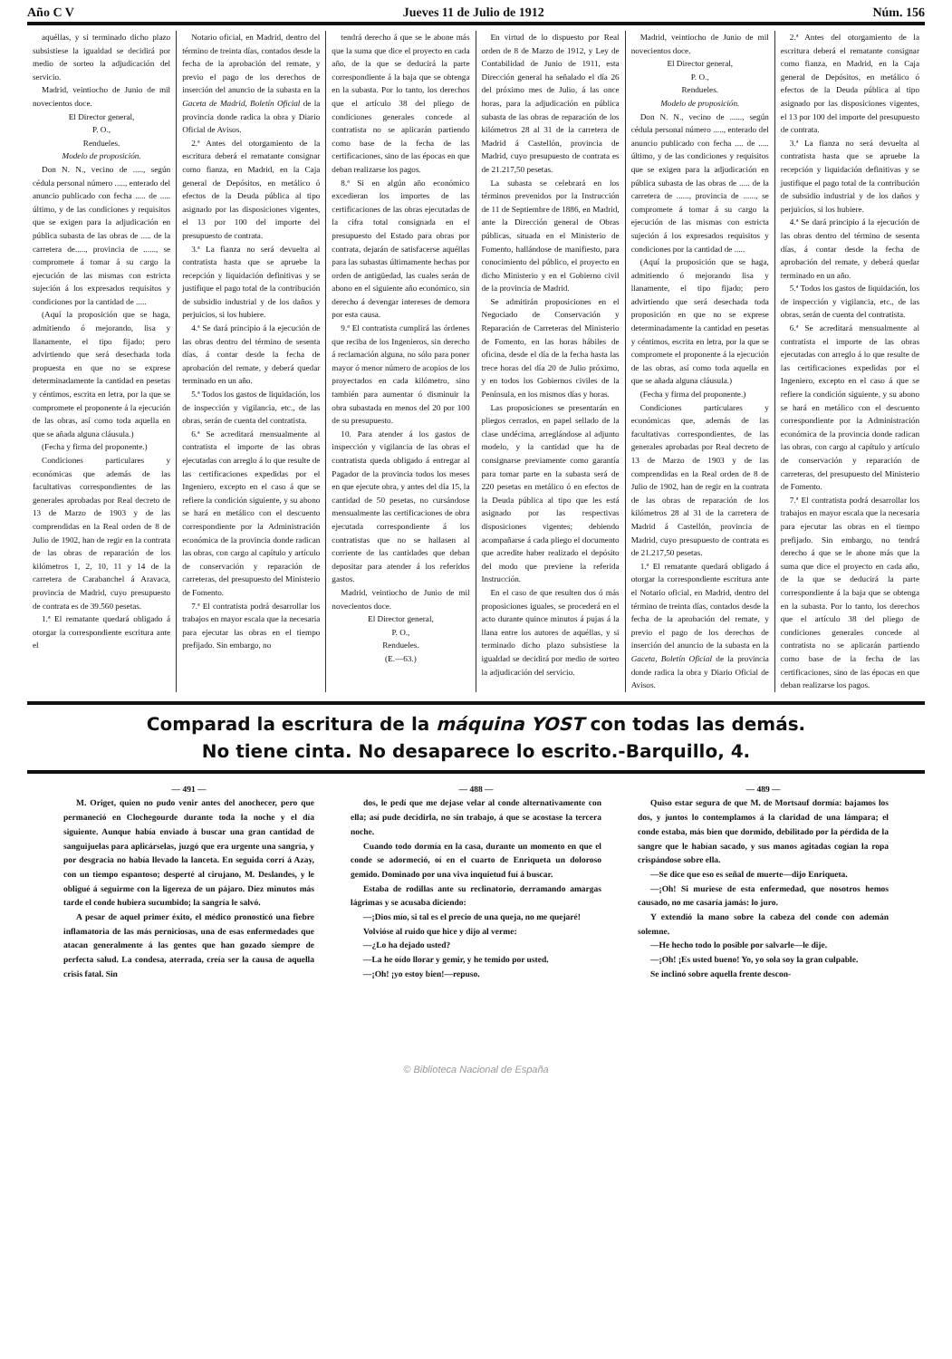Año C V Jueves 11 de Julio de 1912 Núm. 156
aquéllas, y si terminado dicho plazo subsistiese la igualdad se decidirá por medio de sorteo la adjudicación del servicio.
Madrid, veintiocho de Junio de mil novecientos doce.
El Director general,
P. O.,
Rendueles.
Modelo de proposición.
Don N. N., vecino de ....., según cédula personal número ....., enterado del anuncio publicado con fecha ..... de ..... último, y de las condiciones y requisitos que se exigen para la adjudicación en pública subasta de las obras de ..... de la carretera de....., provincia de ......, se compromete á tomar á su cargo la ejecución de las mismas con estricta sujeción á los expresados requisitos y condiciones por la cantidad de .....
(Aquí la proposición que se haga, admitiendo ó mejorando, lisa y llanamente, el tipo fijado; pero advirtiendo que será desechada toda propuesta en que no se exprese determinadamente la cantidad en pesetas y céntimos, escrita en letra, por la que se compromete el proponente á la ejecución de las obras, así como toda aquella en que se añada alguna cláusula.)
(Fecha y firma del proponente.)
Condiciones particulares y económicas que además de las facultativas correspondientes de las generales aprobadas por Real decreto de 13 de Marzo de 1903 y de las comprendidas en la Real orden de 8 de Julio de 1902, han de regir en la contrata de las obras de reparación de los kilómetros 1, 2, 10, 11 y 14 de la carretera de Carabanchel á Aravaca, provincia de Madrid, cuyo presupuesto de contrata es de 39.560 pesetas.
1.ª El rematante quedará obligado á otorgar la correspondiente escritura ante el
Notario oficial, en Madrid, dentro del término de treinta días, contados desde la fecha de la aprobación del remate, y previo el pago de los derechos de inserción del anuncio de la subasta en la Gaceta de Madrid, Boletín Oficial de la provincia donde radica la obra y Diario Oficial de Avisos.
2.ª Antes del otorgamiento de la escritura deberá el rematante consignar como fianza, en Madrid, en la Caja general de Depósitos, en metálico ó efectos de la Deuda pública al tipo asignado por las disposiciones vigentes, el 13 por 100 del importe del presupuesto de contrata.
3.ª La fianza no será devuelta al contratista hasta que se apruebe la recepción y liquidación definitivas y se justifique el pago total de la contribución de subsidio industrial y de los daños y perjuicios, si los hubiere.
4.ª Se dará principio á la ejecución de las obras dentro del término de sesenta días, á contar desde la fecha de aprobación del remate, y deberá quedar terminado en un año.
5.ª Todos los gastos de liquidación, los de inspección y vigilancia, etc., de las obras, serán de cuenta del contratista.
6.ª Se acreditará mensualmente al contratista el importe de las obras ejecutadas con arreglo á lo que resulte de las certificaciones expedidas por el Ingeniero, excepto en el caso á que se refiere la condición siguiente, y su abono se hará en metálico con el descuento correspondiente por la Administración económica de la provincia donde radican las obras, con cargo al capítulo y artículo de conservación y reparación de carreteras, del presupuesto del Ministerio de Fomento.
7.ª El contratista podrá desarrollar los trabajos en mayor escala que la necesaria para ejecutar las obras en el tiempo prefijado. Sin embargo, no
tendrá derecho á que se le abone más que la suma que dice el proyecto en cada año, de la que se deducirá la parte correspondiente á la baja que se obtenga en la subasta. Por lo tanto, los derechos que el artículo 38 del pliego de condiciones generales concede al contratista no se aplicarán partiendo como base de la fecha de las certificaciones, sino de las épocas en que deban realizarse los pagos.
8.ª Si en algún año económico excedieran los importes de las certificaciones de las obras ejecutadas de la cifra total consignada en el presupuesto del Estado para obras por contrata, dejarán de satisfacerse aquéllas para las subastas últimamente hechas por orden de antigüedad, las cuales serán de abono en el siguiente año económico, sin derecho á devengar intereses de demora por esta causa.
9.ª El contratista cumplirá las órdenes que reciba de los Ingenieros, sin derecho á reclamación alguna, no sólo para poner mayor ó menor número de acopios de los proyectados en cada kilómetro, sino también para aumentar ó disminuir la obra subastada en menos del 20 por 100 de su presupuesto.
10. Para atender á los gastos de inspección y vigilancia de las obras el contratista queda obligado á entregar al Pagador de la provincia todos los meses en que ejecute obra, y antes del día 15, la cantidad de 50 pesetas, no cursándose mensualmente las certificaciones de obra ejecutada correspondiente á los contratistas que no se hallasen al corriente de las cantidades que deban depositar para atender á los referidos gastos.
Madrid, veintiocho de Junio de mil novecientos doce.
El Director general,
P. O.,
Rendueles.
(E.—63.)
En virtud de lo dispuesto por Real orden de 8 de Marzo de 1912, y Ley de Contabilidad de Junio de 1911, esta Dirección general ha señalado el día 26 del próximo mes de Julio, á las once horas, para la adjudicación en pública subasta de las obras de reparación de los kilómetros 28 al 31 de la carretera de Madrid á Castellón, provincia de Madrid, cuyo presupuesto de contrata es de 21.217,50 pesetas.
La subasta se celebrará en los términos prevenidos por la Instrucción de 11 de Septiembre de 1886, en Madrid, ante la Dirección general de Obras públicas, situada en el Ministerio de Fomento, hallándose de manifiesto, para conocimiento del público, el proyecto en dicho Ministerio y en el Gobierno civil de la provincia de Madrid.
Se admitirán proposiciones en el Negociado de Conservación y Reparación de Carreteras del Ministerio de Fomento, en las horas hábiles de oficina, desde el día de la fecha hasta las trece horas del día 20 de Julio próximo, y en todos los Gobiernos civiles de la Península, en los mismos días y horas.
Las proposiciones se presentarán en pliegos cerrados, en papel sellado de la clase undécima, arreglándose al adjunto modelo, y la cantidad que ha de consignarse previamente como garantía para tomar parte en la subasta será de 220 pesetas en metálico ó en efectos de la Deuda pública al tipo que les está asignado por las respectivas disposiciones vigentes; debiendo acompañarse á cada pliego el documento que acredite haber realizado el depósito del modo que previene la referida Instrucción.
En el caso de que resulten dos ó más proposiciones iguales, se procederá en el acto durante quince minutos á pujas á la llana entre los autores de aquéllas, y si terminado dicho plazo subsistiese la igualdad se decidirá por medio de sorteo la adjudicación del servicio.
Madrid, veintiocho de Junio de mil novecientos doce.
El Director general,
P. O.,
Rendueles.
Modelo de proposición.
Don N. N., vecino de ......, según cédula personal número ....., enterado del anuncio publicado con fecha .... de ..... último, y de las condiciones y requisitos que se exigen para la adjudicación en pública subasta de las obras de ..... de la carretera de ......, provincia de ......, se compromete á tomar á su cargo la ejecución de las mismas con estricta sujeción á los expresados requisitos y condiciones por la cantidad de .....
(Aquí la proposición que se haga, admitiendo ó mejorando lisa y llanamente, el tipo fijado; pero advirtiendo que será desechada toda proposición en que no se exprese determinadamente la cantidad en pesetas y céntimos, escrita en letra, por la que se compromete el proponente á la ejecución de las obras, así como toda aquella en que se añada alguna cláusula.)
(Fecha y firma del proponente.)
Condiciones particulares y económicas que, además de las facultativas correspondientes, de las generales aprobadas por Real decreto de 13 de Marzo de 1903 y de las comprendidas en la Real orden de 8 de Julio de 1902, han de regir en la contrata de las obras de reparación de los kilómetros 28 al 31 de la carretera de Madrid á Castellón, provincia de Madrid, cuyo presupuesto de contrata es de 21.217,50 pesetas.
1.ª El rematante quedará obligado á otorgar la correspondiente escritura ante el Notario oficial, en Madrid, dentro del término de treinta días, contados desde la fecha de la aprobación del remate, y previo el pago de los derechos de inserción del anuncio de la subasta en la Gaceta, Boletín Oficial de la provincia donde radica la obra y Diario Oficial de Avisos.
2.ª Antes del otorgamiento de la escritura deberá el rematante consignar como fianza, en Madrid, en la Caja general de Depósitos, en metálico ó efectos de la Deuda pública al tipo asignado por las disposiciones vigentes, el 13 por 100 del importe del presupuesto de contrata.
3.ª La fianza no será devuelta al contratista hasta que se apruebe la recepción y liquidación definitivas y se justifique el pago total de la contribución de subsidio industrial y de los daños y perjuicios, si los hubiere.
4.ª Se dará principio á la ejecución de las obras dentro del término de sesenta días, á contar desde la fecha de aprobación del remate, y deberá quedar terminado en un año.
5.ª Todos los gastos de liquidación, los de inspección y vigilancia, etc., de las obras, serán de cuenta del contratista.
6.ª Se acreditará mensualmente al contratista el importe de las obras ejecutadas con arreglo á lo que resulte de las certificaciones expedidas por el Ingeniero, excepto en el caso á que se refiere la condición siguiente, y su abono se hará en metálico con el descuento correspondiente por la Administración económica de la provincia donde radican las obras, con cargo al capítulo y artículo de conservación y reparación de carreteras, del presupuesto del Ministerio de Fomento.
7.ª El contratista podrá desarrollar los trabajos en mayor escala que la necesaria para ejecutar las obras en el tiempo prefijado. Sin embargo, no tendrá derecho á que se le abone más que la suma que dice el proyecto en cada año, de la que se deducirá la parte correspondiente á la baja que se obtenga en la subasta. Por lo tanto, los derechos que el artículo 38 del pliego de condiciones generales concede al contratista no se aplicarán partiendo como base de la fecha de las certificaciones, sino de las épocas en que deban realizarse los pagos.
Comparad la escritura de la máquina YOST con todas las demás.
No tiene cinta. No desaparece lo escrito.-Barquillo, 4.
— 491 —
M. Origet, quien no pudo venir antes del anochecer, pero que permaneció en Clochegourde durante toda la noche y el día siguiente. Aunque había enviado á buscar una gran cantidad de sanguijuelas para aplicárselas, juzgó que era urgente una sangría, y por desgracia no había llevado la lanceta. En seguida corrí á Azay, con un tiempo espantoso; desperté al cirujano, M. Deslandes, y le obligué á seguirme con la ligereza de un pájaro. Diez minutos más tarde el conde hubiera sucumbido; la sangría le salvó.
A pesar de aquel primer éxito, el médico pronosticó una fiebre inflamatoria de las más perniciosas, una de esas enfermedades que atacan generalmente á las gentes que han gozado siempre de perfecta salud. La condesa, aterrada, creía ser la causa de aquella crisis fatal. Sin
— 488 —
dos, le pedí que me dejase velar al conde alternativamente con ella; así pude decidirla, no sin trabajo, á que se acostase la tercera noche.
Cuando todo dormía en la casa, durante un momento en que el conde se adormeció, oí en el cuarto de Enriqueta un doloroso gemido. Dominado por una viva inquietud fuí á buscar.
Estaba de rodillas ante su reclinatorio, derramando amargas lágrimas y se acusaba diciendo:
—¡Dios mío, si tal es el precio de una queja, no me quejaré!
Volvióse al ruido que hice y dijo al verme:
—¿Lo ha dejado usted?
—La he oído llorar y gemir, y he temido por usted.
—¡Oh! ¡yo estoy bien!—repuso.
— 489 —
Quiso estar segura de que M. de Mortsauf dormía: bajamos los dos, y juntos lo contemplamos á la claridad de una lámpara; el conde estaba, más bien que dormido, debilitado por la pérdida de la sangre que le habían sacado, y sus manos agitadas cogían la ropa crispándose sobre ella.
—Se dice que eso es señal de muerte—dijo Enriqueta.
—¡Oh! Si muriese de esta enfermedad, que nosotros hemos causado, no me casaría jamás: lo juro.
Y extendió la mano sobre la cabeza del conde con ademán solemne.
—He hecho todo lo posible por salvarle—le dije.
—¡Oh! ¡Es usted bueno! Yo, yo sola soy la gran culpable.
Se inclinó sobre aquella frente descon-
© Biblioteca Nacional de España